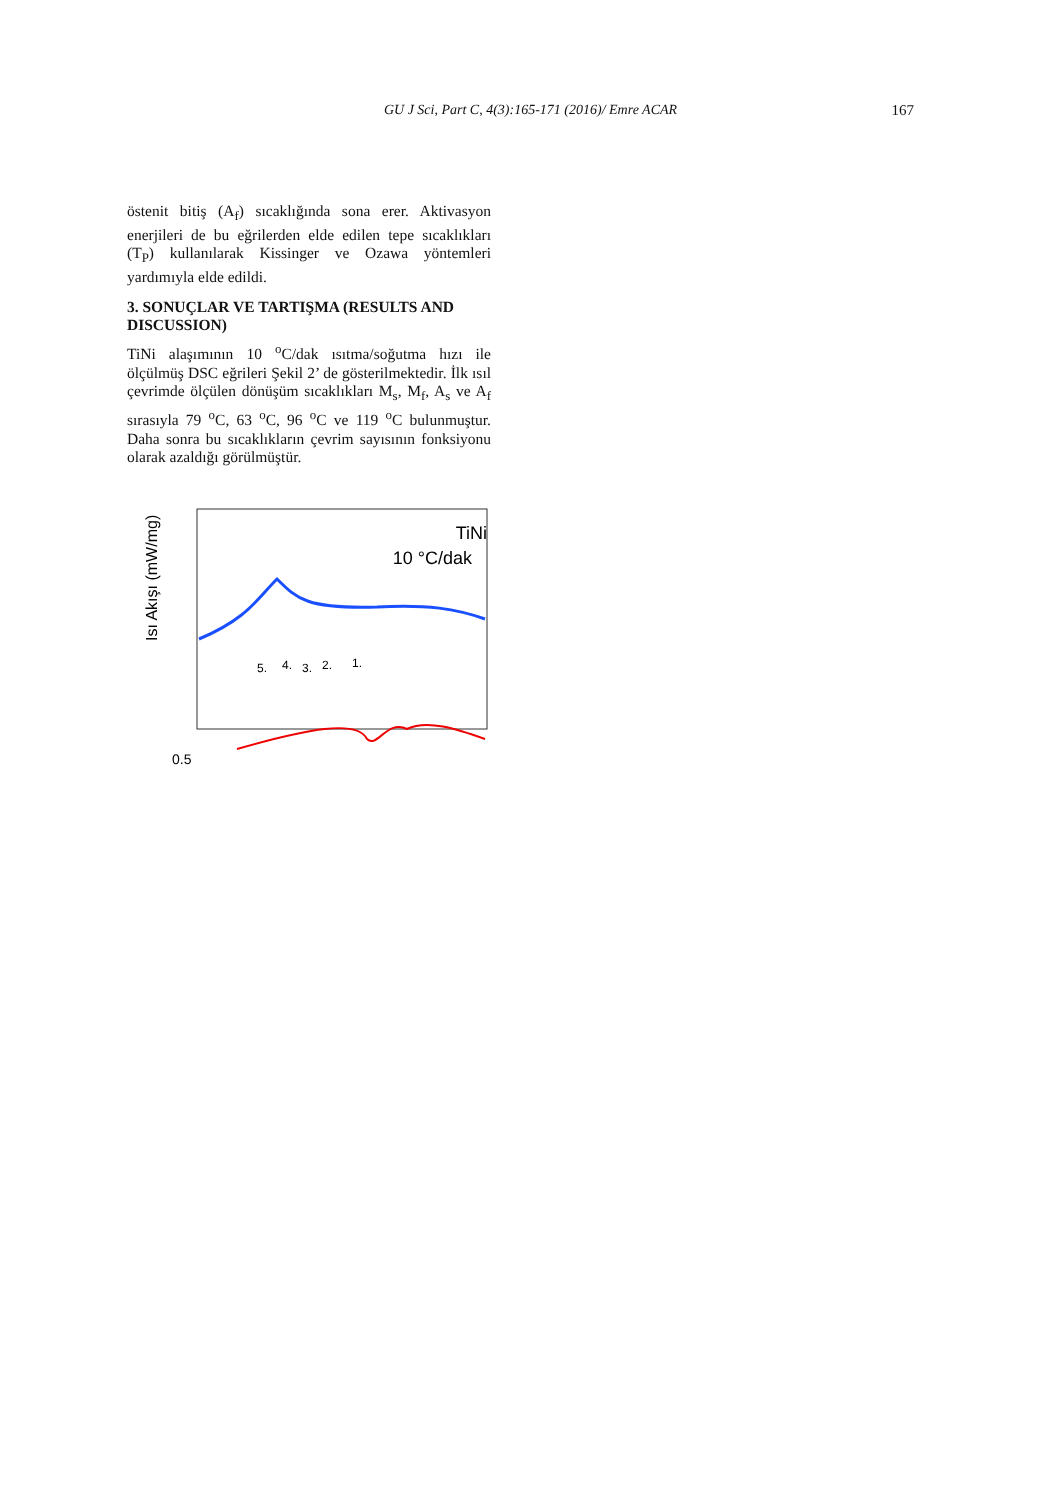GU J Sci, Part C, 4(3):165-171 (2016)/ Emre ACAR
167
östenit bitiş (A<sub>f</sub>) sıcaklığında sona erer. Aktivasyon enerjileri de bu eğrilerden elde edilen tepe sıcaklıkları (T<sub>P</sub>) kullanılarak Kissinger ve Ozawa yöntemleri yardımıyla elde edildi.
3. SONUÇLAR VE TARTIŞMA (RESULTS AND DISCUSSION)
TiNi alaşımının 10 <sup>o</sup>C/dak ısıtma/soğutma hızı ile ölçülmüş DSC eğrileri Şekil 2’ de gösterilmektedir. İlk ısıl çevrimde ölçülen dönüşüm sıcaklıkları M<sub>s</sub>, M<sub>f</sub>, A<sub>s</sub> ve A<sub>f</sub> sırasıyla 79 <sup>o</sup>C, 63 <sup>o</sup>C, 96 <sup>o</sup>C ve 119 <sup>o</sup>C bulunmuştur. Daha sonra bu sıcaklıkların çevrim sayısının fonksiyonu olarak azaldığı görülmüştür.
TiNi
10 °C/dak
5.
4.
3.
2.
1.
0.5
Isı Akışı (mW/mg)